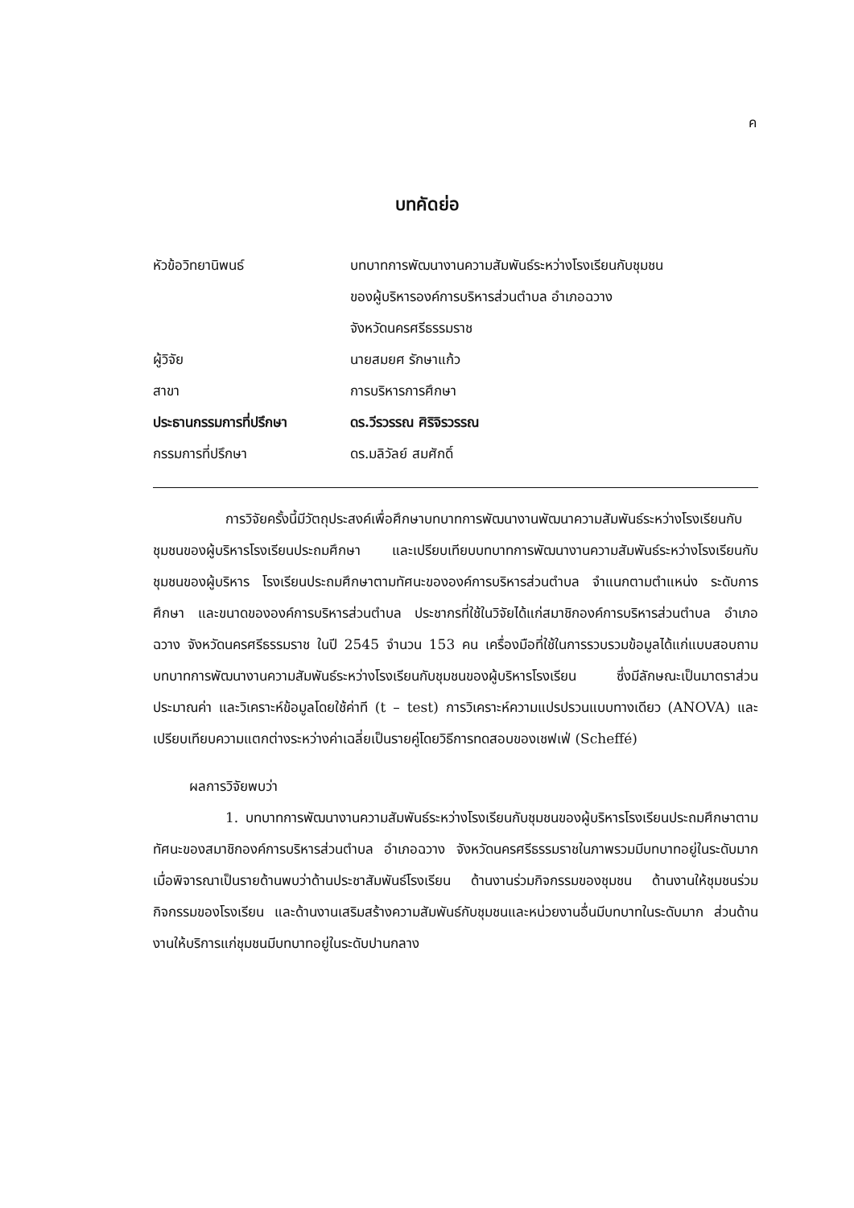ค
บทคัดย่อ
หัวข้อวิทยานิพนธ์ บทบาทการพัฒนางานความสัมพันธ์ระหว่างโรงเรียนกับชุมชน
ของผู้บริหารองค์การบริหารส่วนตำบล อำเภอฉวาง
จังหวัดนครศรีธรรมราช
ผู้วิจัย นายสมยศ รักษาแก้ว
สาขา การบริหารการศึกษา
ประธานกรรมการที่ปรึกษา ดร.วีรวรรณ ศิริจิรวรรณ
กรรมการที่ปรึกษา ดร.มลิวัลย์ สมศักดิ์
การวิจัยครั้งนี้มีวัตถุประสงค์เพื่อศึกษาบทบาทการพัฒนางานพัฒนาความสัมพันธ์ระหว่างโรงเรียนกับชุมชนของผู้บริหารโรงเรียนประถมศึกษา และเปรียบเทียบบทบาทการพัฒนางานความสัมพันธ์ระหว่างโรงเรียนกับชุมชนของผู้บริหาร โรงเรียนประถมศึกษาตามทัศนะขององค์การบริหารส่วนตำบล จำแนกตามตำแหน่ง ระดับการศึกษา และขนาดขององค์การบริหารส่วนตำบล ประชากรที่ใช้ในวิจัยได้แก่สมาชิกองค์การบริหารส่วนตำบล อำเภอฉวาง จังหวัดนครศรีธรรมราช ในปี 2545 จำนวน 153 คน เครื่องมือที่ใช้ในการรวบรวมข้อมูลได้แก่แบบสอบถามบทบาทการพัฒนางานความสัมพันธ์ระหว่างโรงเรียนกับชุมชนของผู้บริหารโรงเรียน ซึ่งมีลักษณะเป็นมาตราส่วนประมาณค่า และวิเคราะห์ข้อมูลโดยใช้ค่าที (t – test) การวิเคราะห์ความแปรปรวนแบบทางเดียว (ANOVA) และเปรียบเทียบความแตกต่างระหว่างค่าเฉลี่ยเป็นรายคู่โดยวิธีการทดสอบของเชฟเฟ่ (Scheffé)
ผลการวิจัยพบว่า
1. บทบาทการพัฒนางานความสัมพันธ์ระหว่างโรงเรียนกับชุมชนของผู้บริหารโรงเรียนประถมศึกษาตามทัศนะของสมาชิกองค์การบริหารส่วนตำบล อำเภอฉวาง จังหวัดนครศรีธรรมราชในภาพรวมมีบทบาทอยู่ในระดับมากเมื่อพิจารณาเป็นรายด้านพบว่าด้านประชาสัมพันธ์โรงเรียน ด้านงานร่วมกิจกรรมของชุมชน ด้านงานให้ชุมชนร่วมกิจกรรมของโรงเรียน และด้านงานเสริมสร้างความสัมพันธ์กับชุมชนและหน่วยงานอื่นมีบทบาทในระดับมาก ส่วนด้านงานให้บริการแก่ชุมชนมีบทบาทอยู่ในระดับปานกลาง